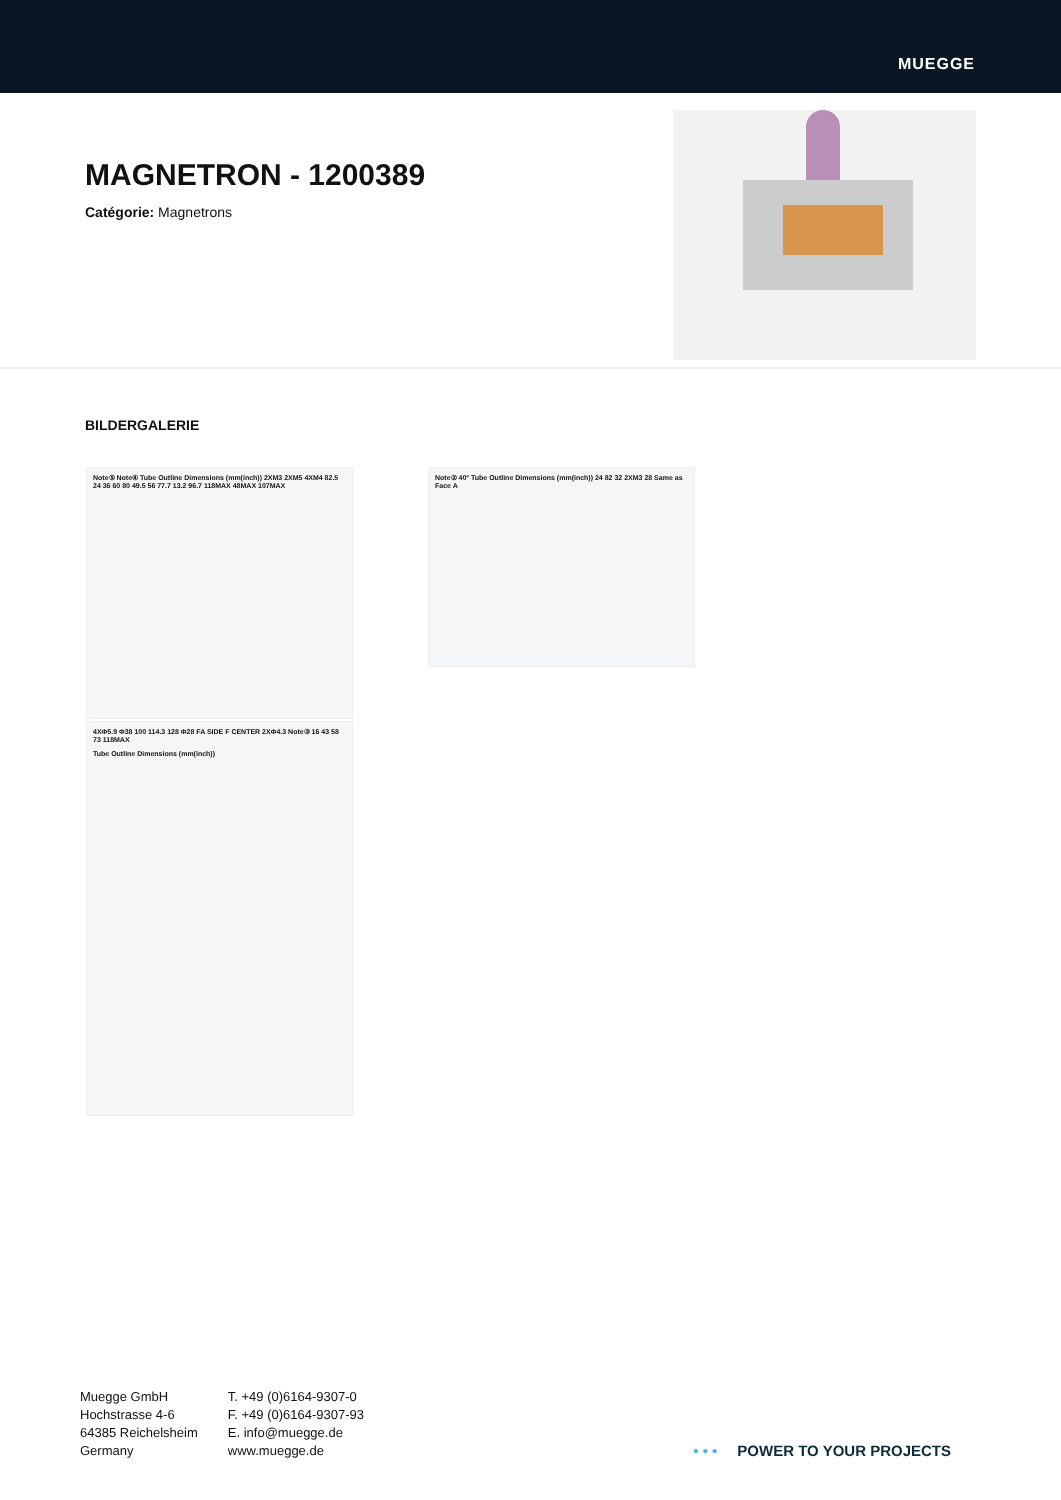MUEGGE
MAGNETRON - 1200389
Catégorie: Magnetrons
BILDERGALERIE
Note⑤ Note④ Tube Outline Dimensions (mm(inch)) 2XM3 2XM5 4XM4 82.5 24 36 60 80 49.5 56 77.7 13.2 96.7 118MAX 48MAX 107MAX
4XΦ5.9 Φ38 100 114.3 128 Φ28 FA SIDE F CENTER 2XΦ4.3 Note③ 16 43 58 73 118MAX
Tube Outline Dimensions (mm(inch))
Note② 40° Tube Outline Dimensions (mm(inch)) 24 82 32 2XM3 28 Same as Face A
Muegge GmbH
Hochstrasse 4-6
64385 Reichelsheim
Germany
T. +49 (0)6164-9307-0
F. +49 (0)6164-9307-93
E. info@muegge.de
www.muegge.de
• • • POWER TO YOUR PROJECTS